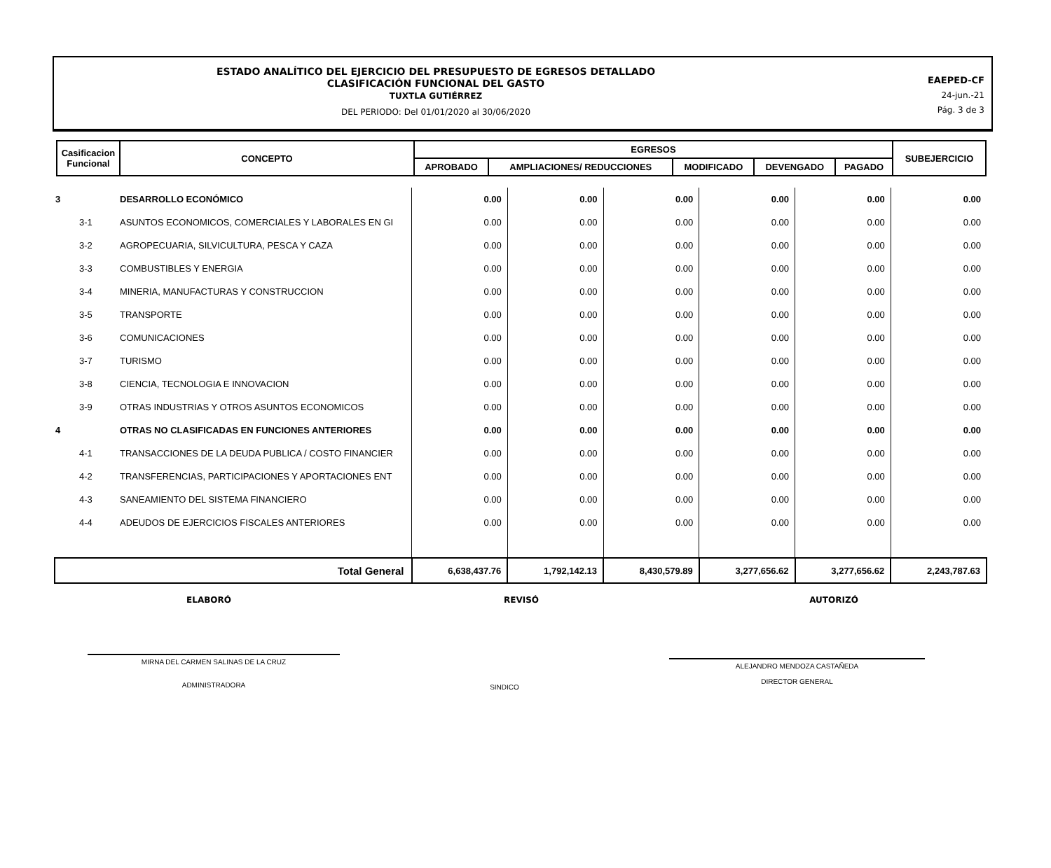ESTADO ANALÍTICO DEL EJERCICIO DEL PRESUPUESTO DE EGRESOS DETALLADO
CLASIFICACIÓN FUNCIONAL DEL GASTO
TUXTLA GUTIÉRREZ
DEL PERIODO: Del 01/01/2020 al 30/06/2020
EAEPED-CF
24-jun.-21
Pág. 3 de 3
| Casificacion Funcional | CONCEPTO | EGRESOS | | | | | SUBEJERCICIO |
| --- | --- | --- | --- | --- | --- | --- | --- |
| | | APROBADO | AMPLIACIONES/ REDUCCIONES | MODIFICADO | DEVENGADO | PAGADO | |
| 3 | DESARROLLO ECONÓMICO | 0.00 | 0.00 | 0.00 | 0.00 | 0.00 | 0.00 |
| 3-1 | ASUNTOS ECONOMICOS, COMERCIALES Y LABORALES EN GI | 0.00 | 0.00 | 0.00 | 0.00 | 0.00 | 0.00 |
| 3-2 | AGROPECUARIA, SILVICULTURA, PESCA Y CAZA | 0.00 | 0.00 | 0.00 | 0.00 | 0.00 | 0.00 |
| 3-3 | COMBUSTIBLES Y ENERGIA | 0.00 | 0.00 | 0.00 | 0.00 | 0.00 | 0.00 |
| 3-4 | MINERIA, MANUFACTURAS Y CONSTRUCCION | 0.00 | 0.00 | 0.00 | 0.00 | 0.00 | 0.00 |
| 3-5 | TRANSPORTE | 0.00 | 0.00 | 0.00 | 0.00 | 0.00 | 0.00 |
| 3-6 | COMUNICACIONES | 0.00 | 0.00 | 0.00 | 0.00 | 0.00 | 0.00 |
| 3-7 | TURISMO | 0.00 | 0.00 | 0.00 | 0.00 | 0.00 | 0.00 |
| 3-8 | CIENCIA, TECNOLOGIA E INNOVACION | 0.00 | 0.00 | 0.00 | 0.00 | 0.00 | 0.00 |
| 3-9 | OTRAS INDUSTRIAS Y OTROS ASUNTOS ECONOMICOS | 0.00 | 0.00 | 0.00 | 0.00 | 0.00 | 0.00 |
| 4 | OTRAS NO CLASIFICADAS EN FUNCIONES ANTERIORES | 0.00 | 0.00 | 0.00 | 0.00 | 0.00 | 0.00 |
| 4-1 | TRANSACCIONES DE LA DEUDA PUBLICA / COSTO FINANCIER | 0.00 | 0.00 | 0.00 | 0.00 | 0.00 | 0.00 |
| 4-2 | TRANSFERENCIAS, PARTICIPACIONES Y APORTACIONES ENT | 0.00 | 0.00 | 0.00 | 0.00 | 0.00 | 0.00 |
| 4-3 | SANEAMIENTO DEL SISTEMA FINANCIERO | 0.00 | 0.00 | 0.00 | 0.00 | 0.00 | 0.00 |
| 4-4 | ADEUDOS DE EJERCICIOS FISCALES ANTERIORES | 0.00 | 0.00 | 0.00 | 0.00 | 0.00 | 0.00 |
| Total General | | 6,638,437.76 | 1,792,142.13 | 8,430,579.89 | 3,277,656.62 | 3,277,656.62 | 2,243,787.63 |
ELABORÓ REVISÓ AUTORIZÓ
MIRNA DEL CARMEN SALINAS DE LA CRUZ
ADMINISTRADORA
SINDICO
ALEJANDRO MENDOZA CASTAÑEDA
DIRECTOR GENERAL